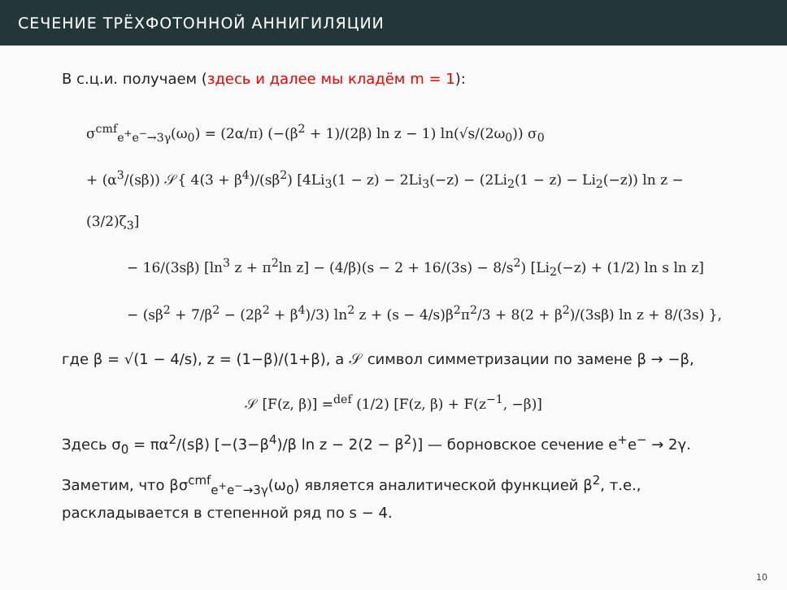СЕЧЕНИЕ ТРЁХФОТОННОЙ АННИГИЛЯЦИИ
В с.ц.и. получаем (здесь и далее мы кладём m = 1):
σ<sup>cmf</sup><sub>e<sup>+</sup>e<sup>−</sup>→3γ</sub>(ω<sub>0</sub>) = (2α/π) (−(β<sup>2</sup> + 1)/(2β) ln z − 1) ln(√s/(2ω<sub>0</sub>)) σ<sub>0</sub>
+ (α<sup>3</sup>/(sβ)) 𝒮{ 4(3 + β<sup>4</sup>)/(sβ<sup>2</sup>) [4Li<sub>3</sub>(1 − z) − 2Li<sub>3</sub>(−z) − (2Li<sub>2</sub>(1 − z) − Li<sub>2</sub>(−z)) ln z − (3/2)ζ<sub>3</sub>]
− 16/(3sβ) [ln<sup>3</sup> z + π<sup>2</sup>ln z] − (4/β)(s − 2 + 16/(3s) − 8/s<sup>2</sup>) [Li<sub>2</sub>(−z) + (1/2) ln s ln z]
− (sβ<sup>2</sup> + 7/β<sup>2</sup> − (2β<sup>2</sup> + β<sup>4</sup>)/3) ln<sup>2</sup> z + (s − 4/s)β<sup>2</sup>π<sup>2</sup>/3 + 8(2 + β<sup>2</sup>)/(3sβ) ln z + 8/(3s) },
где β = √(1 − 4/s), z = (1−β)/(1+β), а 𝒮 символ симметризации по замене β → −β,
𝒮 [F(z, β)] =<sup>def</sup> (1/2) [F(z, β) + F(z<sup>−1</sup>, −β)]
Здесь σ<sub>0</sub> = πα<sup>2</sup>/(sβ) [−(3−β<sup>4</sup>)/β ln z − 2(2 − β<sup>2</sup>)] — борновское сечение e<sup>+</sup>e<sup>−</sup> → 2γ.
Заметим, что βσ<sup>cmf</sup><sub>e<sup>+</sup>e<sup>−</sup>→3γ</sub>(ω<sub>0</sub>) является аналитической функцией β<sup>2</sup>, т.е., раскладывается в степенной ряд по s − 4.
10